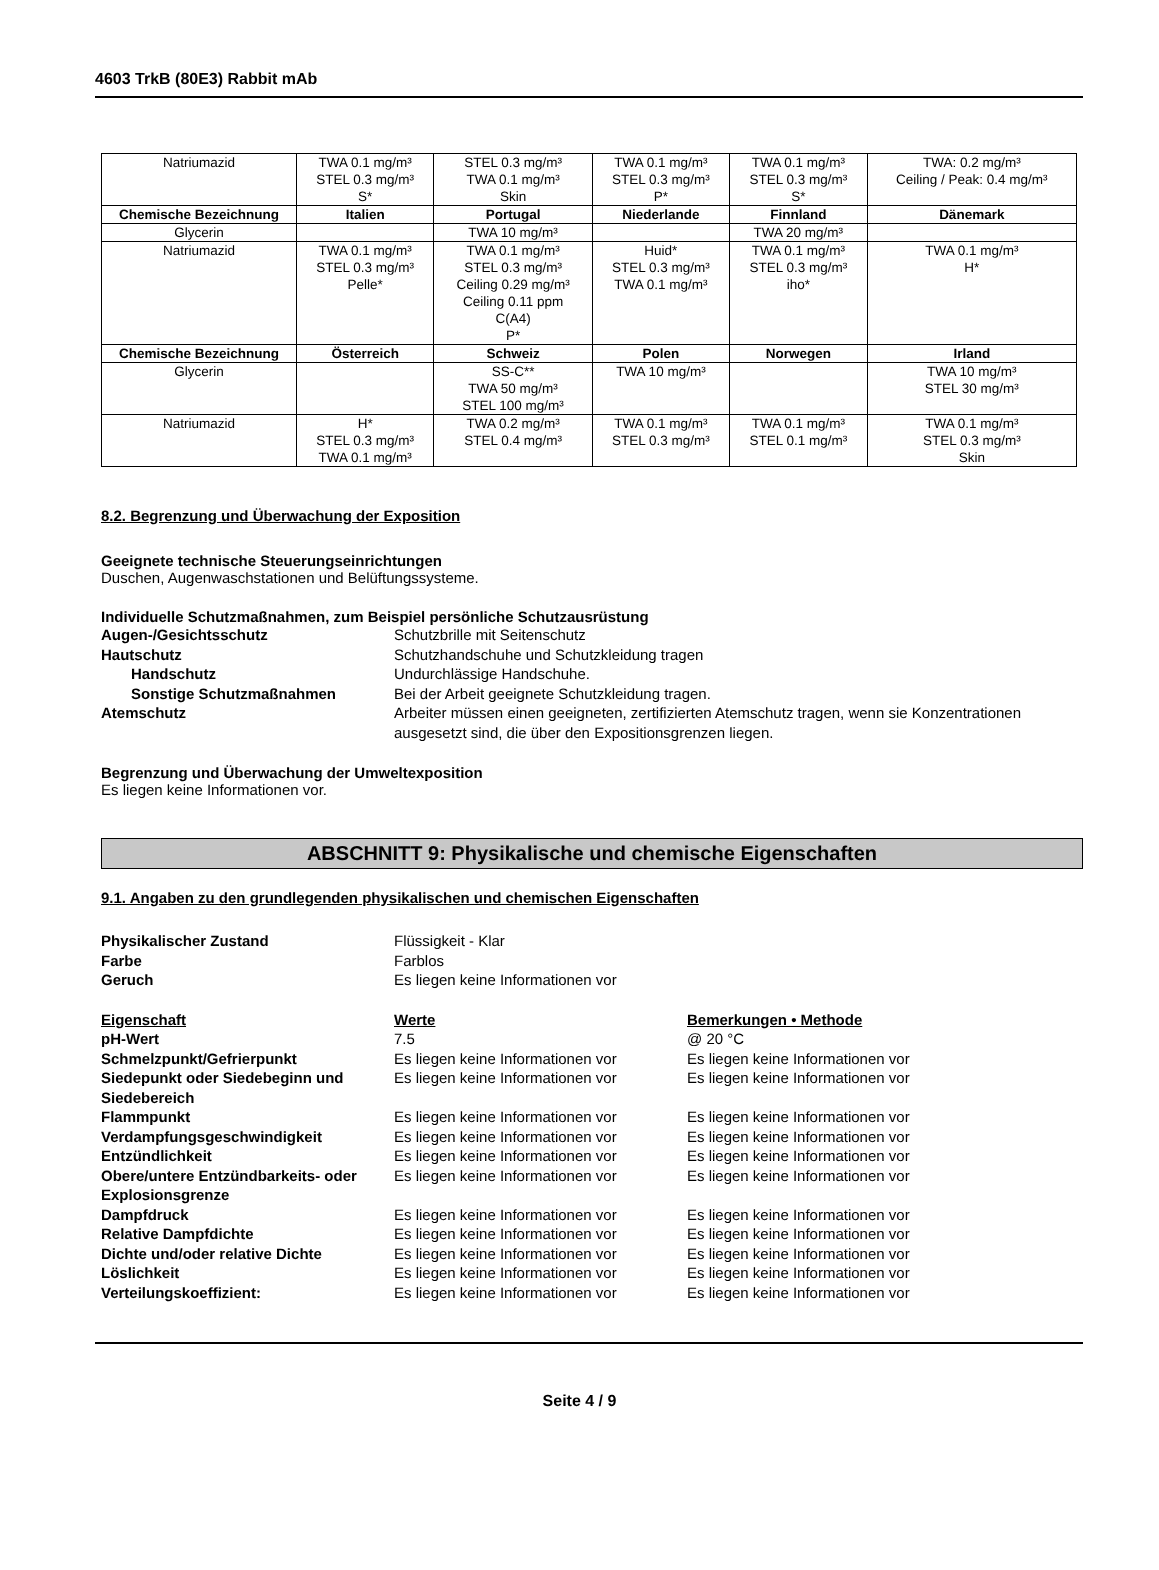4603 TrkB (80E3) Rabbit mAb
| Natriumazid | TWA 0.1 mg/m³ STEL 0.3 mg/m³ S* | STEL 0.3 mg/m³ TWA 0.1 mg/m³ Skin | TWA 0.1 mg/m³ STEL 0.3 mg/m³ P* | TWA 0.1 mg/m³ STEL 0.3 mg/m³ S* | TWA: 0.2 mg/m³ Ceiling / Peak: 0.4 mg/m³ |
| Chemische Bezeichnung | Italien | Portugal | Niederlande | Finnland | Dänemark |
| Glycerin | | TWA 10 mg/m³ | | TWA 20 mg/m³ | |
| Natriumazid | TWA 0.1 mg/m³ STEL 0.3 mg/m³ Pelle* | TWA 0.1 mg/m³ STEL 0.3 mg/m³ Ceiling 0.29 mg/m³ Ceiling 0.11 ppm C(A4) P* | Huid* STEL 0.3 mg/m³ TWA 0.1 mg/m³ | TWA 0.1 mg/m³ STEL 0.3 mg/m³ iho* | TWA 0.1 mg/m³ H* |
| Chemische Bezeichnung | Österreich | Schweiz | Polen | Norwegen | Irland |
| Glycerin | | SS-C** TWA 50 mg/m³ STEL 100 mg/m³ | TWA 10 mg/m³ | | TWA 10 mg/m³ STEL 30 mg/m³ |
| Natriumazid | H* STEL 0.3 mg/m³ TWA 0.1 mg/m³ | TWA 0.2 mg/m³ STEL 0.4 mg/m³ | TWA 0.1 mg/m³ STEL 0.3 mg/m³ | TWA 0.1 mg/m³ STEL 0.1 mg/m³ | TWA 0.1 mg/m³ STEL 0.3 mg/m³ Skin |
8.2. Begrenzung und Überwachung der Exposition
Geeignete technische Steuerungseinrichtungen
Duschen, Augenwaschstationen und Belüftungssysteme.
Individuelle Schutzmaßnahmen, zum Beispiel persönliche Schutzausrüstung
Augen-/Gesichtsschutz Schutzbrille mit Seitenschutz Hautschutz Schutzhandschuhe und Schutzkleidung tragen Handschutz Undurchlässige Handschuhe. Sonstige Schutzmaßnahmen Bei der Arbeit geeignete Schutzkleidung tragen. Atemschutz Arbeiter müssen einen geeigneten, zertifizierten Atemschutz tragen, wenn sie Konzentrationen ausgesetzt sind, die über den Expositionsgrenzen liegen.
Begrenzung und Überwachung der Umweltexposition
Es liegen keine Informationen vor.
ABSCHNITT 9: Physikalische und chemische Eigenschaften
9.1. Angaben zu den grundlegenden physikalischen und chemischen Eigenschaften
Physikalischer Zustand Flüssigkeit - Klar Farbe Farblos Geruch Es liegen keine Informationen vor
Eigenschaft Werte Bemerkungen • Methode pH-Wert 7.5 @ 20 °C Schmelzpunkt/Gefrierpunkt Es liegen keine Informationen vor Es liegen keine Informationen vor Siedepunkt oder Siedebeginn und Siedebereich Es liegen keine Informationen vor Es liegen keine Informationen vor Flammpunkt Es liegen keine Informationen vor Es liegen keine Informationen vor Verdampfungsgeschwindigkeit Es liegen keine Informationen vor Es liegen keine Informationen vor Entzündlichkeit Es liegen keine Informationen vor Es liegen keine Informationen vor Obere/untere Entzündbarkeits- oder Explosionsgrenze Es liegen keine Informationen vor Es liegen keine Informationen vor Dampfdruck Es liegen keine Informationen vor Es liegen keine Informationen vor Relative Dampfdichte Es liegen keine Informationen vor Es liegen keine Informationen vor Dichte und/oder relative Dichte Es liegen keine Informationen vor Es liegen keine Informationen vor Löslichkeit Es liegen keine Informationen vor Es liegen keine Informationen vor Verteilungskoeffizient: Es liegen keine Informationen vor Es liegen keine Informationen vor
Seite 4 / 9